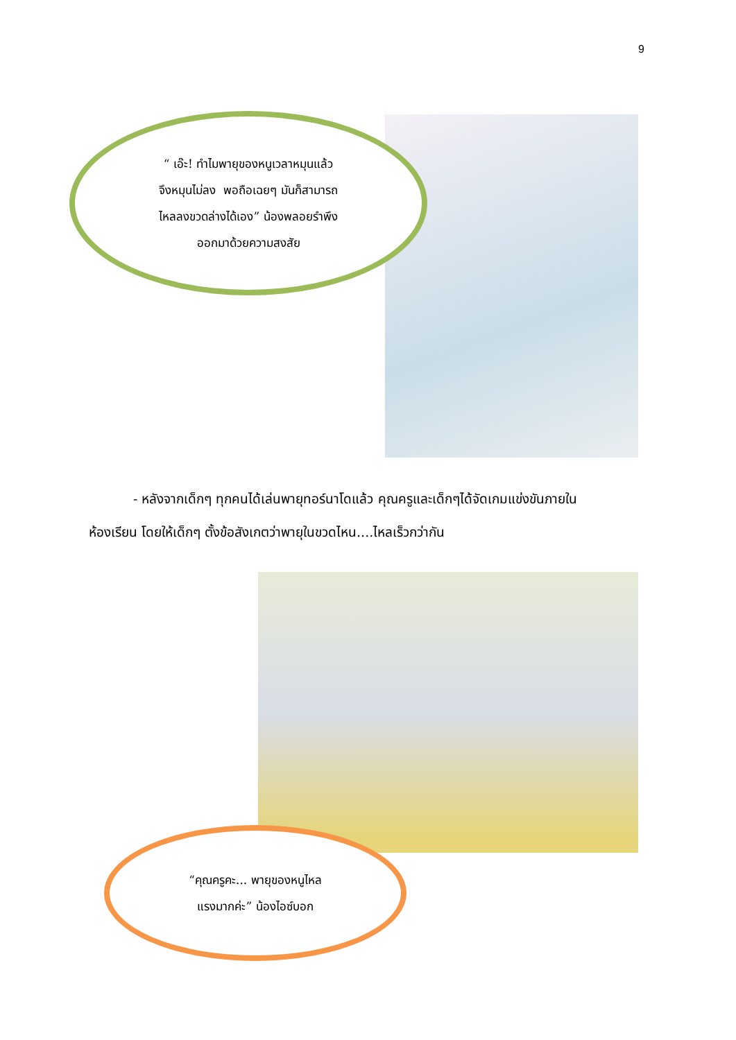9
“ เอ๊ะ! ทำไมพายุของหนูเวลาหมุนแล้ว
จึงหมุนไม่ลง พอถือเฉยๆ มันก็สามารถ
ไหลลงขวดล่างได้เอง” น้องพลอยรำพึง
ออกมาด้วยความสงสัย
- หลังจากเด็กๆ ทุกคนได้เล่นพายุทอร์นาโดแล้ว คุณครูและเด็กๆได้จัดเกมแข่งขันภายในห้องเรียน โดยให้เด็กๆ ตั้งข้อสังเกตว่าพายุในขวดไหน....ไหลเร็วกว่ากัน
“คุณครูคะ... พายุของหนูไหล
แรงมากค่ะ” น้องไอซ์บอก